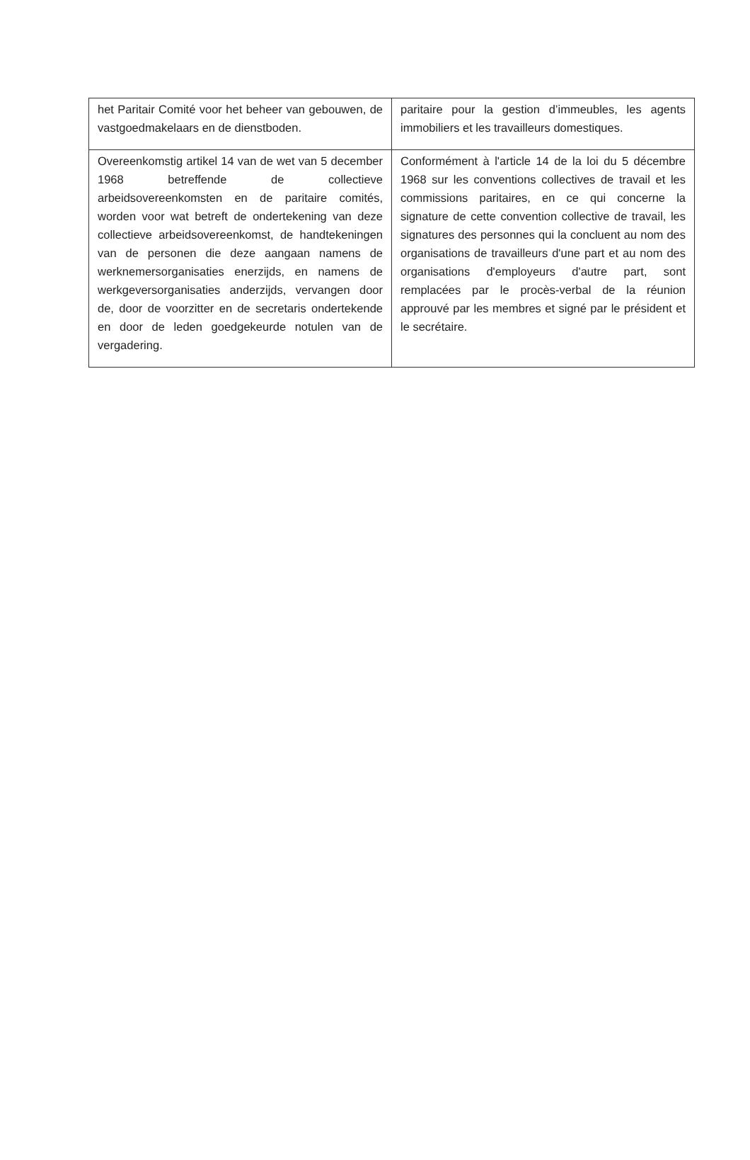| het Paritair Comité voor het beheer van gebouwen, de vastgoedmakelaars en de dienstboden. | paritaire pour la gestion d’immeubles, les agents immobiliers et les travailleurs domestiques. |
| Overeenkomstig artikel 14 van de wet van 5 december 1968 betreffende de collectieve arbeidsovereenkomsten en de paritaire comités, worden voor wat betreft de ondertekening van deze collectieve arbeidsovereenkomst, de handtekeningen van de personen die deze aangaan namens de werknemersorganisaties enerzijds, en namens de werkgeversorganisaties anderzijds, vervangen door de, door de voorzitter en de secretaris ondertekende en door de leden goedgekeurde notulen van de vergadering. | Conformément à l'article 14 de la loi du 5 décembre 1968 sur les conventions collectives de travail et les commissions paritaires, en ce qui concerne la signature de cette convention collective de travail, les signatures des personnes qui la concluent au nom des organisations de travailleurs d'une part et au nom des organisations d'employeurs d'autre part, sont remplacées par le procès-verbal de la réunion approuvé par les membres et signé par le président et le secrétaire. |